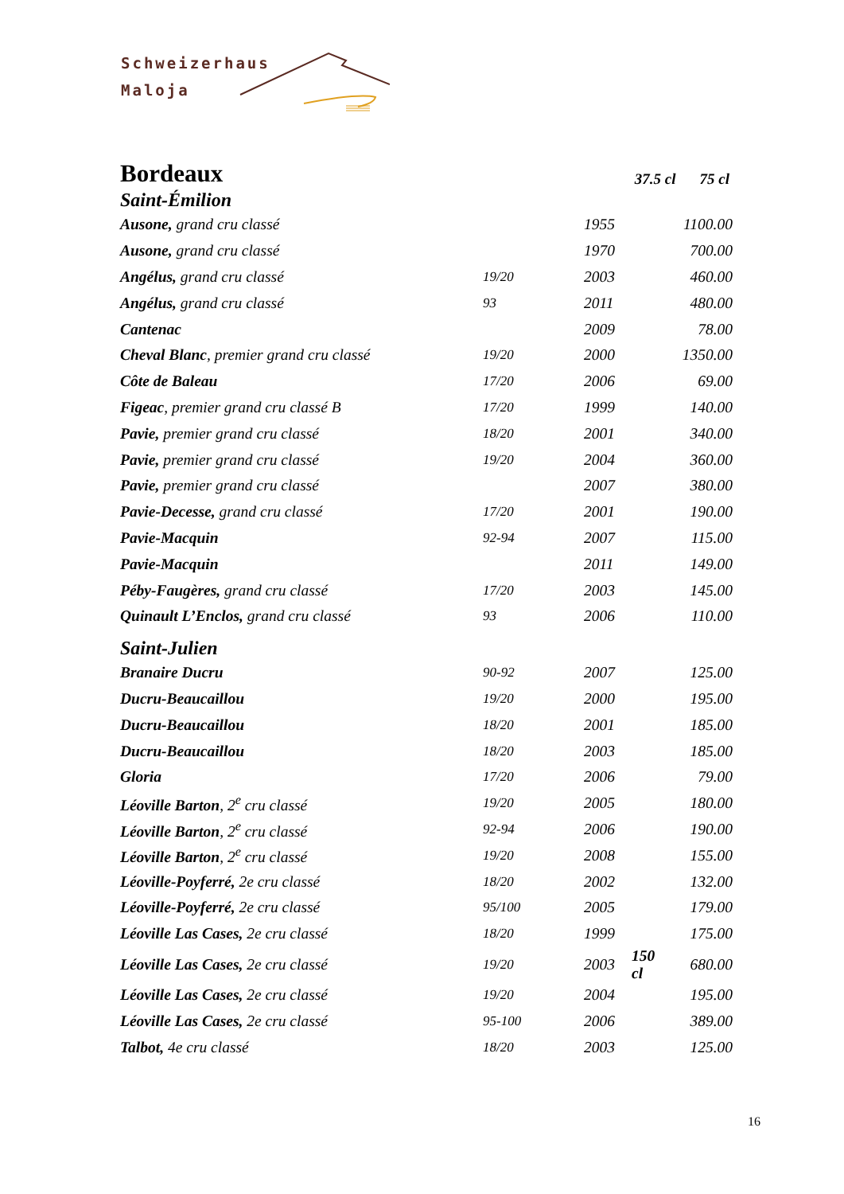Schweizerhaus
Maloja
Bordeaux
37.5 cl 75 cl
Saint-Émilion
| Ausone, grand cru classé | | 1955 | | 1100.00 |
| Ausone, grand cru classé | | 1970 | | 700.00 |
| Angélus, grand cru classé | 19/20 | 2003 | | 460.00 |
| Angélus, grand cru classé | 93 | 2011 | | 480.00 |
| Cantenac | | 2009 | | 78.00 |
| Cheval Blanc , premier grand cru classé | 19/20 | 2000 | | 1350.00 |
| Côte de Baleau | 17/20 | 2006 | | 69.00 |
| Figeac , premier grand cru classé B | 17/20 | 1999 | | 140.00 |
| Pavie, premier grand cru classé | 18/20 | 2001 | | 340.00 |
| Pavie, premier grand cru classé | 19/20 | 2004 | | 360.00 |
| Pavie, premier grand cru classé | | 2007 | | 380.00 |
| Pavie-Decesse, grand cru classé | 17/20 | 2001 | | 190.00 |
| Pavie-Macquin | 92-94 | 2007 | | 115.00 |
| Pavie-Macquin | | 2011 | | 149.00 |
| Péby-Faugères, grand cru classé | 17/20 | 2003 | | 145.00 |
| Quinault L’Enclos, grand cru classé | 93 | 2006 | | 110.00 |
Saint-Julien
| Branaire Ducru | 90-92 | 2007 | | 125.00 |
| Ducru-Beaucaillou | 19/20 | 2000 | | 195.00 |
| Ducru-Beaucaillou | 18/20 | 2001 | | 185.00 |
| Ducru-Beaucaillou | 18/20 | 2003 | | 185.00 |
| Gloria | 17/20 | 2006 | | 79.00 |
| Léoville Barton , 2<sup>e</sup> cru classé | 19/20 | 2005 | | 180.00 |
| Léoville Barton , 2<sup>e</sup> cru classé | 92-94 | 2006 | | 190.00 |
| Léoville Barton , 2<sup>e</sup> cru classé | 19/20 | 2008 | | 155.00 |
| Léoville-Poyferré, 2e cru classé | 18/20 | 2002 | | 132.00 |
| Léoville-Poyferré, 2e cru classé | 95/100 | 2005 | | 179.00 |
| Léoville Las Cases, 2e cru classé | 18/20 | 1999 | | 175.00 |
| Léoville Las Cases, 2e cru classé | 19/20 | 2003 | 150 cl | 680.00 |
| Léoville Las Cases, 2e cru classé | 19/20 | 2004 | | 195.00 |
| Léoville Las Cases, 2e cru classé | 95-100 | 2006 | | 389.00 |
| Talbot, 4e cru classé | 18/20 | 2003 | | 125.00 |
16